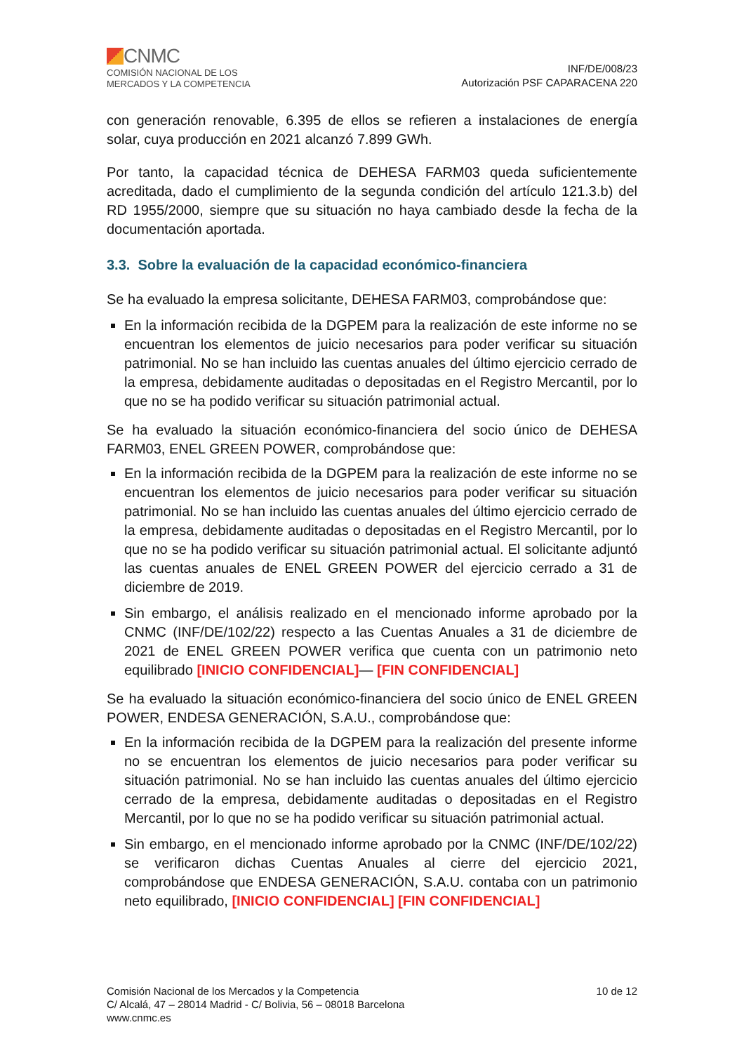CNMC
COMISIÓN NACIONAL DE LOS
MERCADOS Y LA COMPETENCIA
INF/DE/008/23
Autorización PSF CAPARACENA 220
con generación renovable, 6.395 de ellos se refieren a instalaciones de energía solar, cuya producción en 2021 alcanzó 7.899 GWh.
Por tanto, la capacidad técnica de DEHESA FARM03 queda suficientemente acreditada, dado el cumplimiento de la segunda condición del artículo 121.3.b) del RD 1955/2000, siempre que su situación no haya cambiado desde la fecha de la documentación aportada.
3.3. Sobre la evaluación de la capacidad económico-financiera
Se ha evaluado la empresa solicitante, DEHESA FARM03, comprobándose que:
En la información recibida de la DGPEM para la realización de este informe no se encuentran los elementos de juicio necesarios para poder verificar su situación patrimonial. No se han incluido las cuentas anuales del último ejercicio cerrado de la empresa, debidamente auditadas o depositadas en el Registro Mercantil, por lo que no se ha podido verificar su situación patrimonial actual.
Se ha evaluado la situación económico-financiera del socio único de DEHESA FARM03, ENEL GREEN POWER, comprobándose que:
En la información recibida de la DGPEM para la realización de este informe no se encuentran los elementos de juicio necesarios para poder verificar su situación patrimonial. No se han incluido las cuentas anuales del último ejercicio cerrado de la empresa, debidamente auditadas o depositadas en el Registro Mercantil, por lo que no se ha podido verificar su situación patrimonial actual. El solicitante adjuntó las cuentas anuales de ENEL GREEN POWER del ejercicio cerrado a 31 de diciembre de 2019.
Sin embargo, el análisis realizado en el mencionado informe aprobado por la CNMC (INF/DE/102/22) respecto a las Cuentas Anuales a 31 de diciembre de 2021 de ENEL GREEN POWER verifica que cuenta con un patrimonio neto equilibrado [INICIO CONFIDENCIAL]— [FIN CONFIDENCIAL]
Se ha evaluado la situación económico-financiera del socio único de ENEL GREEN POWER, ENDESA GENERACIÓN, S.A.U., comprobándose que:
En la información recibida de la DGPEM para la realización del presente informe no se encuentran los elementos de juicio necesarios para poder verificar su situación patrimonial. No se han incluido las cuentas anuales del último ejercicio cerrado de la empresa, debidamente auditadas o depositadas en el Registro Mercantil, por lo que no se ha podido verificar su situación patrimonial actual.
Sin embargo, en el mencionado informe aprobado por la CNMC (INF/DE/102/22) se verificaron dichas Cuentas Anuales al cierre del ejercicio 2021, comprobándose que ENDESA GENERACIÓN, S.A.U. contaba con un patrimonio neto equilibrado, [INICIO CONFIDENCIAL] [FIN CONFIDENCIAL]
Comisión Nacional de los Mercados y la Competencia
C/ Alcalá, 47 – 28014 Madrid - C/ Bolivia, 56 – 08018 Barcelona
www.cnmc.es
10 de 12